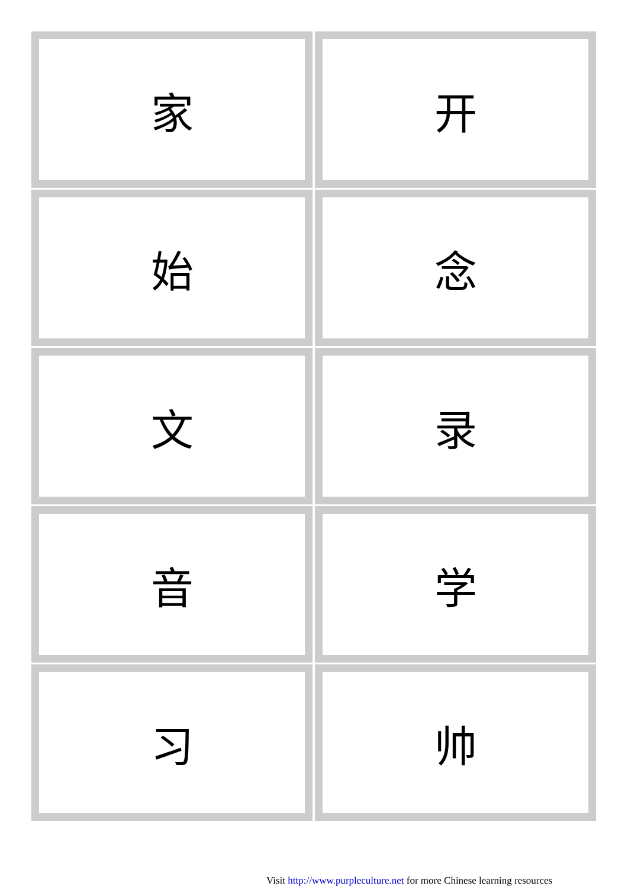| 家 | 开 |
| 始 | 念 |
| 文 | 录 |
| 音 | 学 |
| 习 | 帅 |
Visit http://www.purpleculture.net for more Chinese learning resources